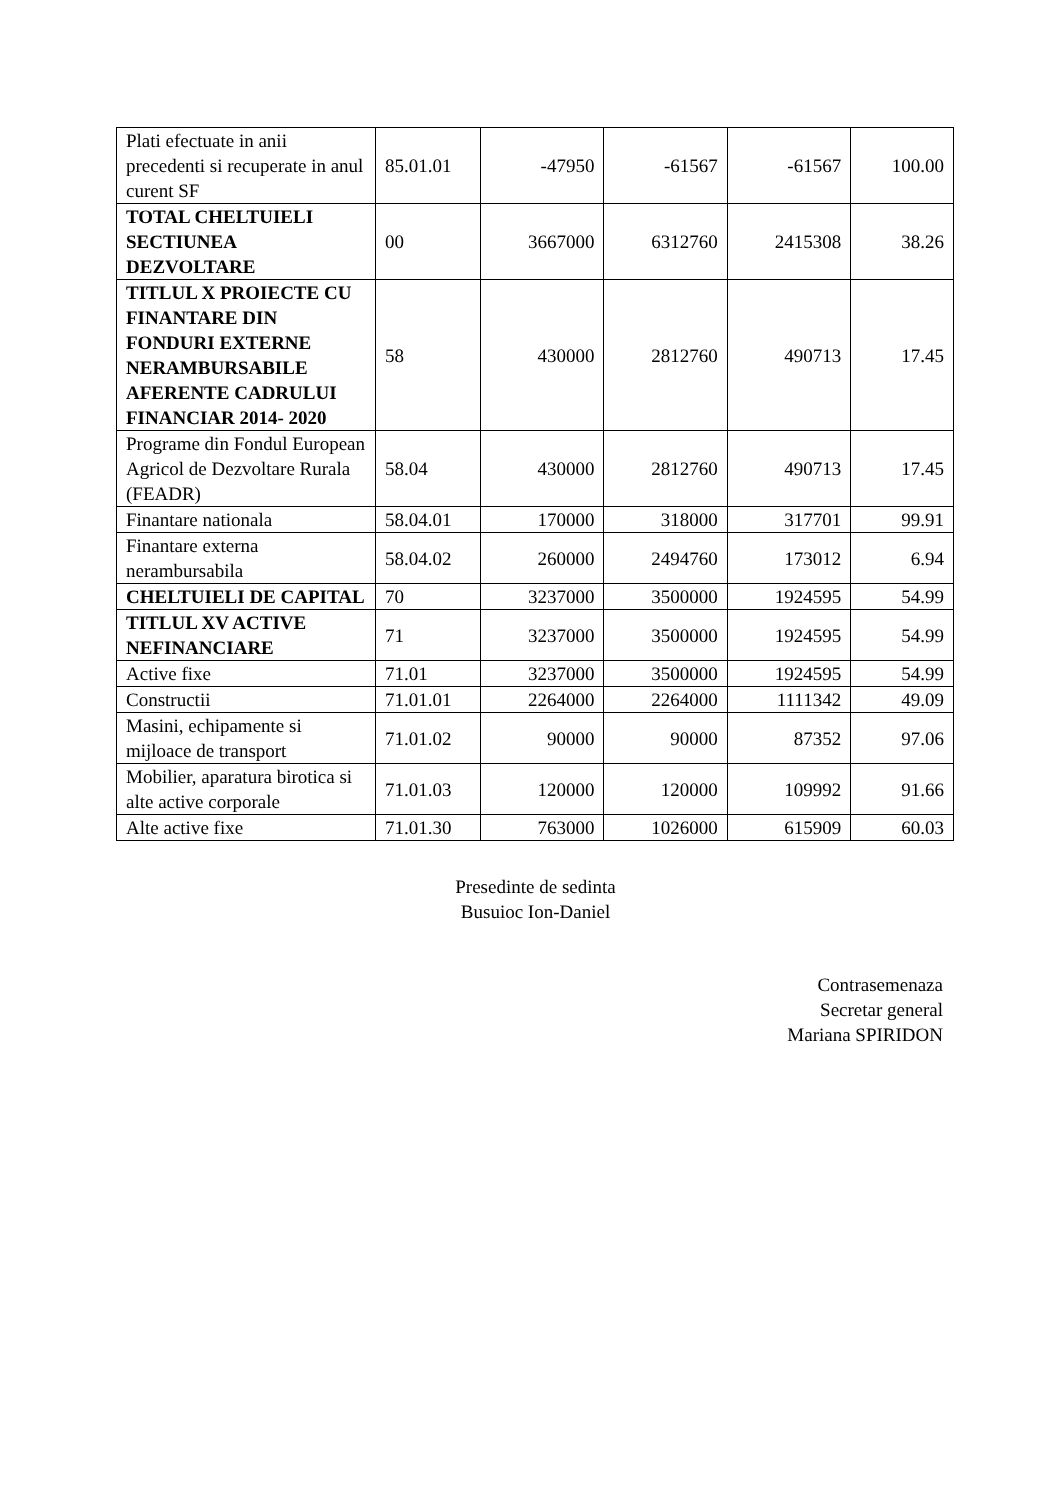| Plati efectuate in anii precedenti si recuperate in anul curent SF | 85.01.01 | -47950 | -61567 | -61567 | 100.00 |
| TOTAL CHELTUIELI SECTIUNEA DEZVOLTARE | 00 | 3667000 | 6312760 | 2415308 | 38.26 |
| TITLUL X PROIECTE CU FINANTARE DIN FONDURI EXTERNE NERAMBURSABILE AFERENTE CADRULUI FINANCIAR 2014- 2020 | 58 | 430000 | 2812760 | 490713 | 17.45 |
| Programe din Fondul European Agricol de Dezvoltare Rurala (FEADR) | 58.04 | 430000 | 2812760 | 490713 | 17.45 |
| Finantare nationala | 58.04.01 | 170000 | 318000 | 317701 | 99.91 |
| Finantare externa nerambursabila | 58.04.02 | 260000 | 2494760 | 173012 | 6.94 |
| CHELTUIELI DE CAPITAL | 70 | 3237000 | 3500000 | 1924595 | 54.99 |
| TITLUL XV ACTIVE NEFINANCIARE | 71 | 3237000 | 3500000 | 1924595 | 54.99 |
| Active fixe | 71.01 | 3237000 | 3500000 | 1924595 | 54.99 |
| Constructii | 71.01.01 | 2264000 | 2264000 | 1111342 | 49.09 |
| Masini, echipamente si mijloace de transport | 71.01.02 | 90000 | 90000 | 87352 | 97.06 |
| Mobilier, aparatura birotica si alte active corporale | 71.01.03 | 120000 | 120000 | 109992 | 91.66 |
| Alte active fixe | 71.01.30 | 763000 | 1026000 | 615909 | 60.03 |
Presedinte de sedinta
Busuioc Ion-Daniel
Contrasemenaza
Secretar general
Mariana SPIRIDON